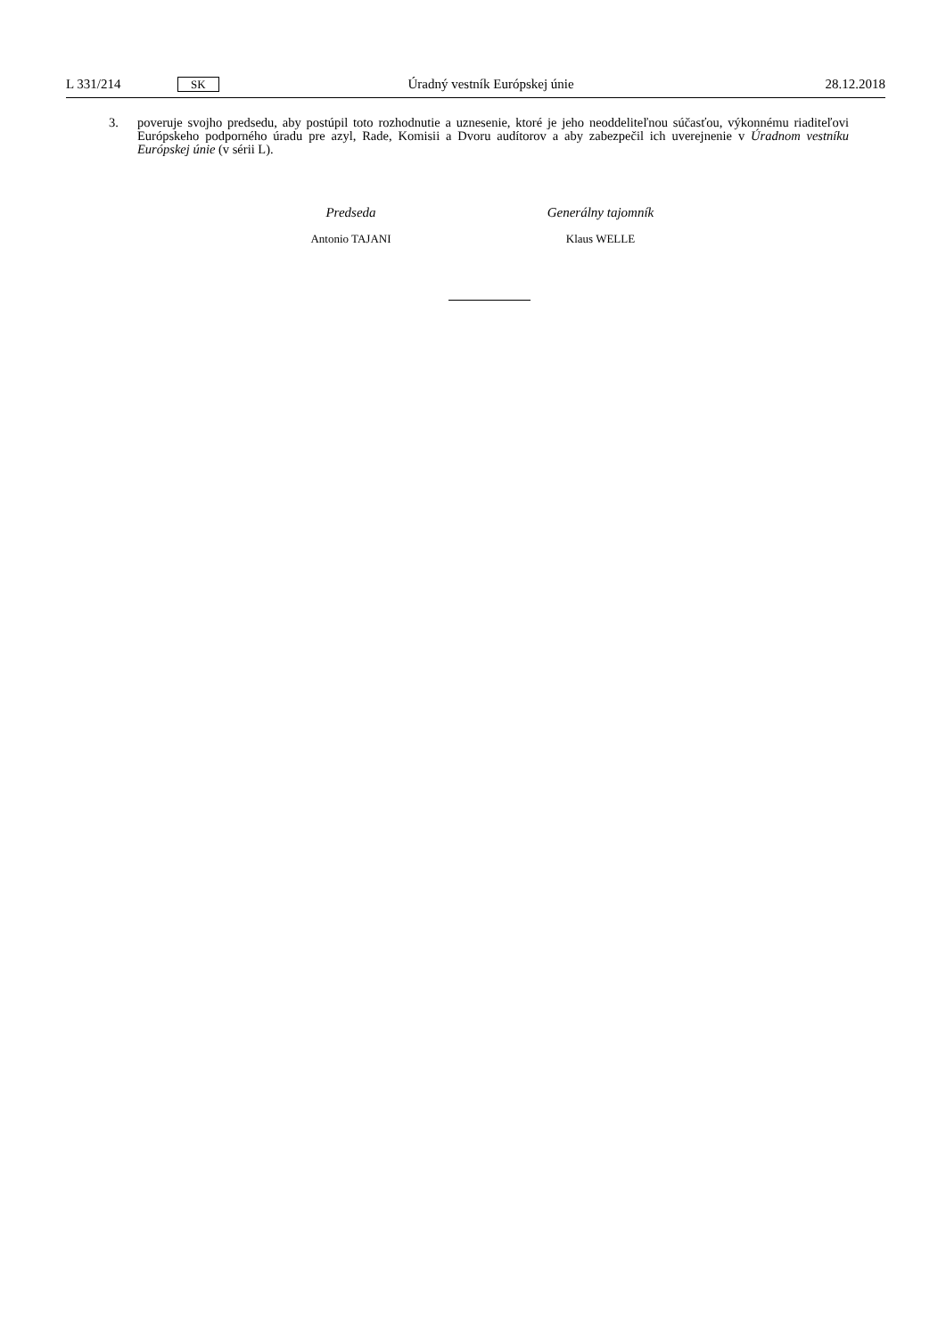L 331/214 SK Úradný vestník Európskej únie 28.12.2018
3. poveruje svojho predsedu, aby postúpil toto rozhodnutie a uznesenie, ktoré je jeho neoddeliteľnou súčasťou, výkonnému riaditeľovi Európskeho podporného úradu pre azyl, Rade, Komisii a Dvoru audítorov a aby zabezpečil ich uverejnenie v Úradnom vestníku Európskej únie (v sérii L).
Predseda
Antonio TAJANI
Generálny tajomník
Klaus WELLE